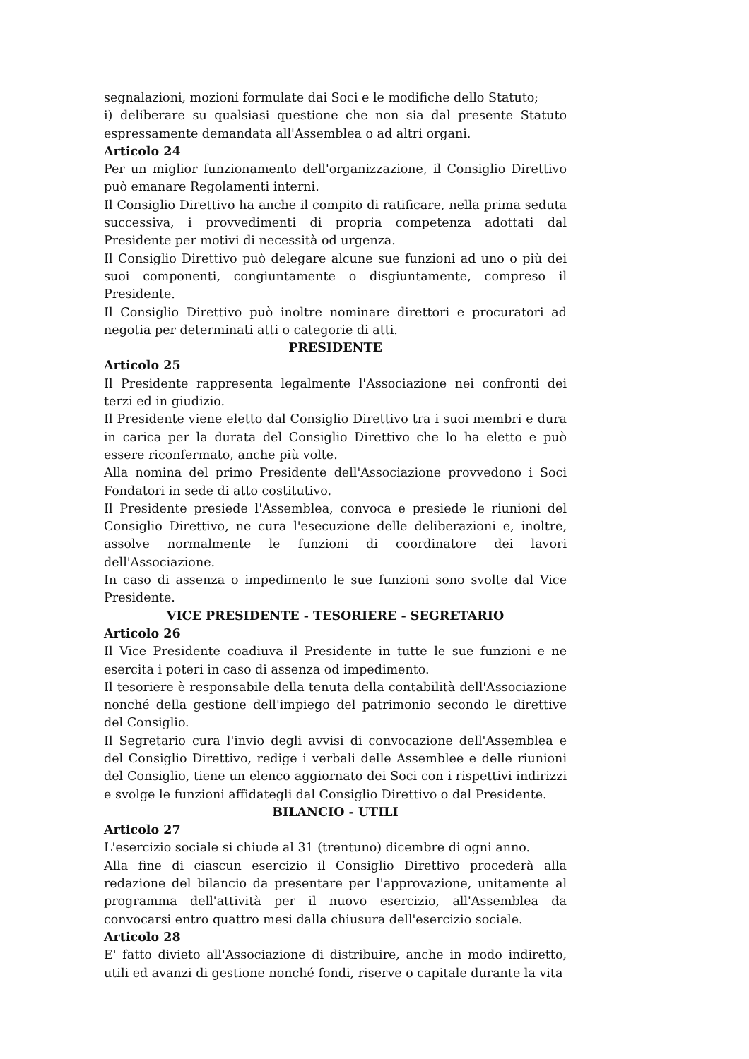segnalazioni, mozioni formulate dai Soci e le modifiche dello Statuto;
i) deliberare su qualsiasi questione che non sia dal presente Statuto espressamente demandata all'Assemblea o ad altri organi.
Articolo 24
Per un miglior funzionamento dell'organizzazione, il Consiglio Direttivo può emanare Regolamenti interni.
Il Consiglio Direttivo ha anche il compito di ratificare, nella prima seduta successiva, i provvedimenti di propria competenza adottati dal Presidente per motivi di necessità od urgenza.
Il Consiglio Direttivo può delegare alcune sue funzioni ad uno o più dei suoi componenti, congiuntamente o disgiuntamente, compreso il Presidente.
Il Consiglio Direttivo può inoltre nominare direttori e procuratori ad negotia per determinati atti o categorie di atti.
PRESIDENTE
Articolo 25
Il Presidente rappresenta legalmente l'Associazione nei confronti dei terzi ed in giudizio.
Il Presidente viene eletto dal Consiglio Direttivo tra i suoi membri e dura in carica per la durata del Consiglio Direttivo che lo ha eletto e può essere riconfermato, anche più volte.
Alla nomina del primo Presidente dell'Associazione provvedono i Soci Fondatori in sede di atto costitutivo.
Il Presidente presiede l'Assemblea, convoca e presiede le riunioni del Consiglio Direttivo, ne cura l'esecuzione delle deliberazioni e, inoltre, assolve normalmente le funzioni di coordinatore dei lavori dell'Associazione.
In caso di assenza o impedimento le sue funzioni sono svolte dal Vice Presidente.
VICE PRESIDENTE - TESORIERE - SEGRETARIO
Articolo 26
Il Vice Presidente coadiuva il Presidente in tutte le sue funzioni e ne esercita i poteri in caso di assenza od impedimento.
Il tesoriere è responsabile della tenuta della contabilità dell'Associazione nonché della gestione dell'impiego del patrimonio secondo le direttive del Consiglio.
Il Segretario cura l'invio degli avvisi di convocazione dell'Assemblea e del Consiglio Direttivo, redige i verbali delle Assemblee e delle riunioni del Consiglio, tiene un elenco aggiornato dei Soci con i rispettivi indirizzi e svolge le funzioni affidategli dal Consiglio Direttivo o dal Presidente.
BILANCIO - UTILI
Articolo 27
L'esercizio sociale si chiude al 31 (trentuno) dicembre di ogni anno.
Alla fine di ciascun esercizio il Consiglio Direttivo procederà alla redazione del bilancio da presentare per l'approvazione, unitamente al programma dell'attività per il nuovo esercizio, all'Assemblea da convocarsi entro quattro mesi dalla chiusura dell'esercizio sociale.
Articolo 28
E' fatto divieto all'Associazione di distribuire, anche in modo indiretto, utili ed avanzi di gestione nonché fondi, riserve o capitale durante la vita